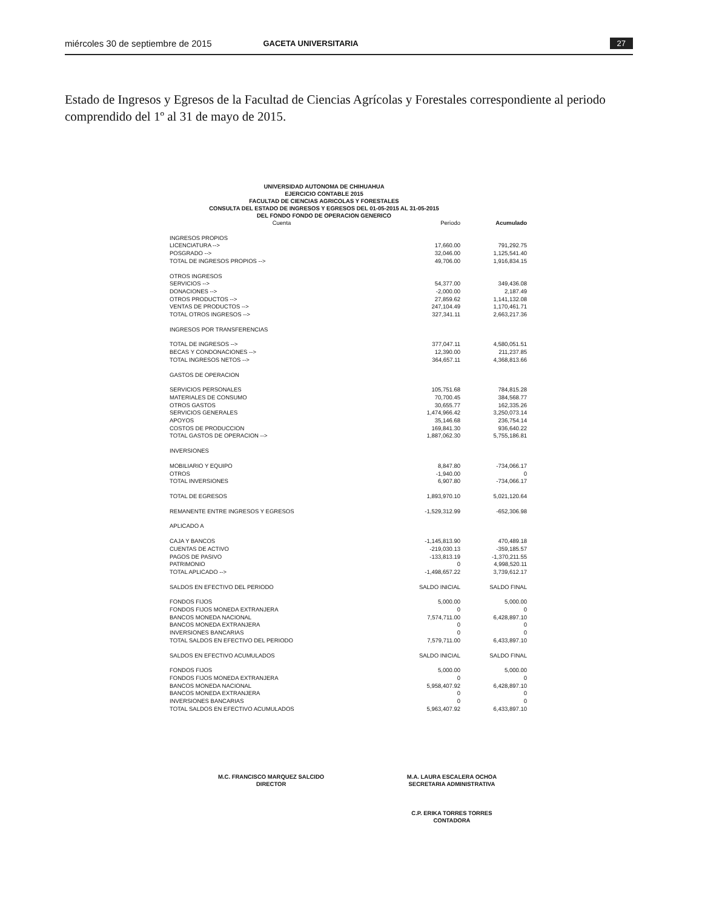miércoles 30 de septiembre de 2015 GACETA UNIVERSITARIA 27
Estado de Ingresos y Egresos de la Facultad de Ciencias Agrícolas y Forestales correspondiente al periodo comprendido del 1º al 31 de mayo de 2015.
UNIVERSIDAD AUTONOMA DE CHIHUAHUA
EJERCICIO CONTABLE 2015
FACULTAD DE CIENCIAS AGRICOLAS Y FORESTALES
CONSULTA DEL ESTADO DE INGRESOS Y EGRESOS DEL 01-05-2015 AL 31-05-2015
DEL FONDO FONDO DE OPERACION GENERICO
| Cuenta | Periodo | Acumulado |
| --- | --- | --- |
| INGRESOS PROPIOS | | |
| LICENCIATURA --> | 17,660.00 | 791,292.75 |
| POSGRADO --> | 32,046.00 | 1,125,541.40 |
| TOTAL DE INGRESOS PROPIOS --> | 49,706.00 | 1,916,834.15 |
| OTROS INGRESOS | | |
| SERVICIOS --> | 54,377.00 | 349,436.08 |
| DONACIONES --> | -2,000.00 | 2,187.49 |
| OTROS PRODUCTOS --> | 27,859.62 | 1,141,132.08 |
| VENTAS DE PRODUCTOS --> | 247,104.49 | 1,170,461.71 |
| TOTAL OTROS INGRESOS --> | 327,341.11 | 2,663,217.36 |
| INGRESOS POR TRANSFERENCIAS | | |
| TOTAL DE INGRESOS --> | 377,047.11 | 4,580,051.51 |
| BECAS Y CONDONACIONES --> | 12,390.00 | 211,237.85 |
| TOTAL INGRESOS NETOS --> | 364,657.11 | 4,368,813.66 |
| GASTOS DE OPERACION | | |
| SERVICIOS PERSONALES | 105,751.68 | 784,815.28 |
| MATERIALES DE CONSUMO | 70,700.45 | 384,568.77 |
| OTROS GASTOS | 30,655.77 | 162,335.26 |
| SERVICIOS GENERALES | 1,474,966.42 | 3,250,073.14 |
| APOYOS | 35,146.68 | 236,754.14 |
| COSTOS DE PRODUCCION | 169,841.30 | 936,640.22 |
| TOTAL GASTOS DE OPERACION --> | 1,887,062.30 | 5,755,186.81 |
| INVERSIONES | | |
| MOBILIARIO Y EQUIPO | 8,847.80 | -734,066.17 |
| OTROS | -1,940.00 | 0 |
| TOTAL INVERSIONES | 6,907.80 | -734,066.17 |
| TOTAL DE EGRESOS | 1,893,970.10 | 5,021,120.64 |
| REMANENTE ENTRE INGRESOS Y EGRESOS | -1,529,312.99 | -652,306.98 |
| APLICADO A | | |
| CAJA Y BANCOS | -1,145,813.90 | 470,489.18 |
| CUENTAS DE ACTIVO | -219,030.13 | -359,185.57 |
| PAGOS DE PASIVO | -133,813.19 | -1,370,211.55 |
| PATRIMONIO | 0 | 4,998,520.11 |
| TOTAL APLICADO --> | -1,498,657.22 | 3,739,612.17 |
| SALDOS EN EFECTIVO DEL PERIODO | SALDO INICIAL | SALDO FINAL |
| FONDOS FIJOS | 5,000.00 | 5,000.00 |
| FONDOS FIJOS MONEDA EXTRANJERA | 0 | 0 |
| BANCOS MONEDA NACIONAL | 7,574,711.00 | 6,428,897.10 |
| BANCOS MONEDA EXTRANJERA | 0 | 0 |
| INVERSIONES BANCARIAS | 0 | 0 |
| TOTAL SALDOS EN EFECTIVO DEL PERIODO | 7,579,711.00 | 6,433,897.10 |
| SALDOS EN EFECTIVO ACUMULADOS | SALDO INICIAL | SALDO FINAL |
| FONDOS FIJOS | 5,000.00 | 5,000.00 |
| FONDOS FIJOS MONEDA EXTRANJERA | 0 | 0 |
| BANCOS MONEDA NACIONAL | 5,958,407.92 | 6,428,897.10 |
| BANCOS MONEDA EXTRANJERA | 0 | 0 |
| INVERSIONES BANCARIAS | 0 | 0 |
| TOTAL SALDOS EN EFECTIVO ACUMULADOS | 5,963,407.92 | 6,433,897.10 |
M.C. FRANCISCO MARQUEZ SALCIDO
DIRECTOR
M.A. LAURA ESCALERA OCHOA
SECRETARIA ADMINISTRATIVA
C.P. ERIKA TORRES TORRES
CONTADORA